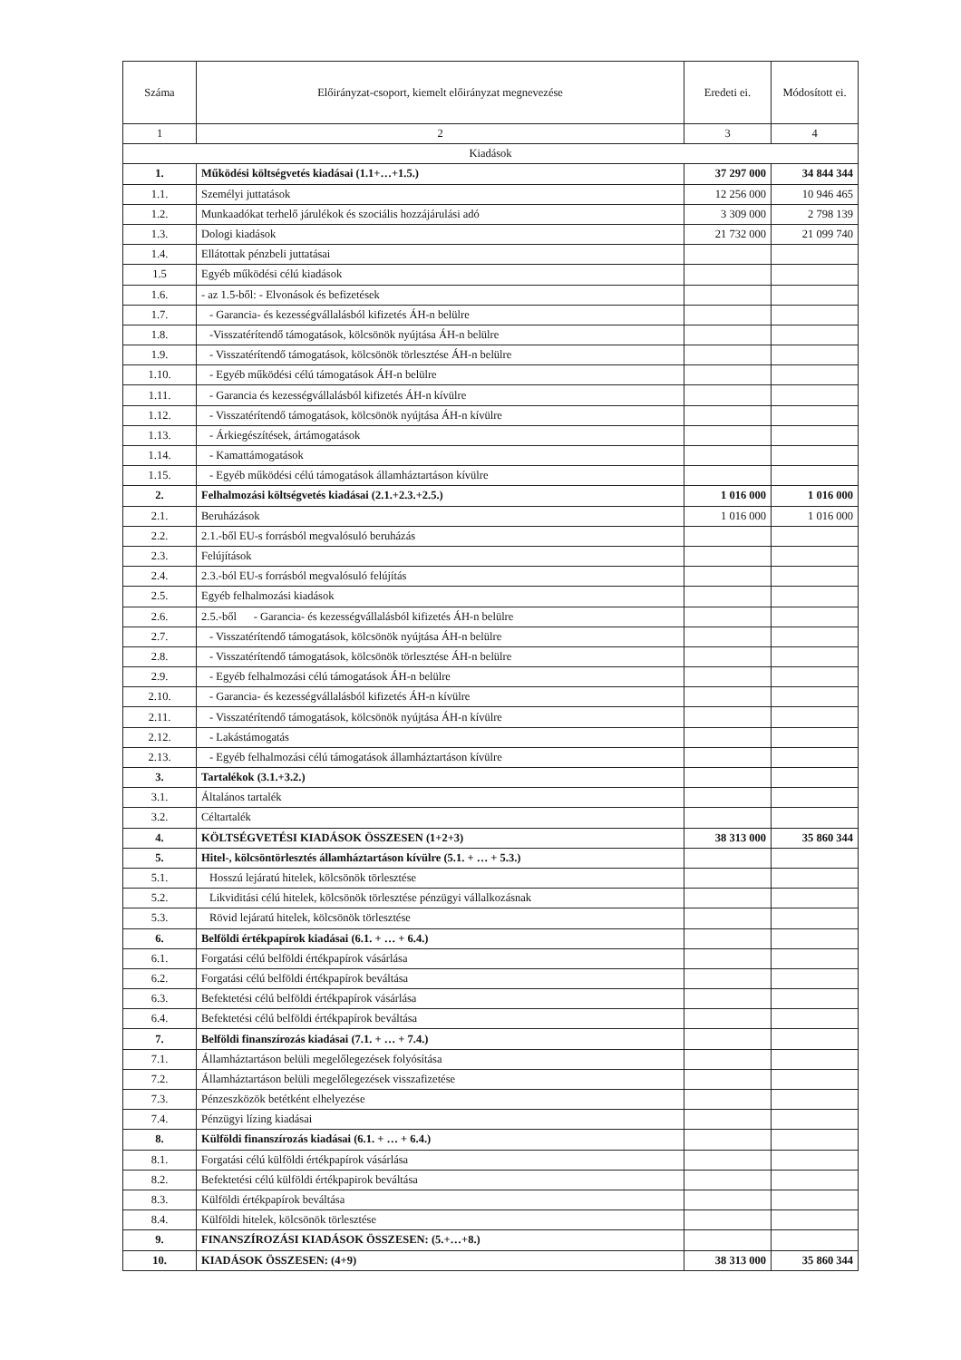| Száma | Előirányzat-csoport, kiemelt előirányzat megnevezése | Eredeti ei. | Módosított ei. |
| --- | --- | --- | --- |
| 1 | 2 | 3 | 4 |
| Kiadások | | | |
| 1. | Működési költségvetés kiadásai (1.1+…+1.5.) | 37 297 000 | 34 844 344 |
| 1.1. | Személyi juttatások | 12 256 000 | 10 946 465 |
| 1.2. | Munkaadókat terhelő járulékok és szociális hozzájárulási adó | 3 309 000 | 2 798 139 |
| 1.3. | Dologi kiadások | 21 732 000 | 21 099 740 |
| 1.4. | Ellátottak pénzbeli juttatásai | | |
| 1.5 | Egyéb működési célú kiadások | | |
| 1.6. | - az 1.5-ből: - Elvonások és befizetések | | |
| 1.7. | - Garancia- és kezességvállalásból kifizetés ÁH-n belülre | | |
| 1.8. | -Visszatérítendő támogatások, kölcsönök nyújtása ÁH-n belülre | | |
| 1.9. | - Visszatérítendő támogatások, kölcsönök törlesztése ÁH-n belülre | | |
| 1.10. | - Egyéb működési célú támogatások ÁH-n belülre | | |
| 1.11. | - Garancia és kezességvállalásból kifizetés ÁH-n kívülre | | |
| 1.12. | - Visszatérítendő támogatások, kölcsönök nyújtása ÁH-n kívülre | | |
| 1.13. | - Árkiegészítések, ártámogatások | | |
| 1.14. | - Kamattámogatások | | |
| 1.15. | - Egyéb működési célú támogatások államháztartáson kívülre | | |
| 2. | Felhalmozási költségvetés kiadásai (2.1.+2.3.+2.5.) | 1 016 000 | 1 016 000 |
| 2.1. | Beruházások | 1 016 000 | 1 016 000 |
| 2.2. | 2.1.-ből EU-s forrásból megvalósuló beruházás | | |
| 2.3. | Felújítások | | |
| 2.4. | 2.3.-ból EU-s forrásból megvalósuló felújítás | | |
| 2.5. | Egyéb felhalmozási kiadások | | |
| 2.6. | 2.5.-ből - Garancia- és kezességvállalásból kifizetés ÁH-n belülre | | |
| 2.7. | - Visszatérítendő támogatások, kölcsönök nyújtása ÁH-n belülre | | |
| 2.8. | - Visszatérítendő támogatások, kölcsönök törlesztése ÁH-n belülre | | |
| 2.9. | - Egyéb felhalmozási célú támogatások ÁH-n belülre | | |
| 2.10. | - Garancia- és kezességvállalásból kifizetés ÁH-n kívülre | | |
| 2.11. | - Visszatérítendő támogatások, kölcsönök nyújtása ÁH-n kívülre | | |
| 2.12. | - Lakástámogatás | | |
| 2.13. | - Egyéb felhalmozási célú támogatások államháztartáson kívülre | | |
| 3. | Tartalékok (3.1.+3.2.) | | |
| 3.1. | Általános tartalék | | |
| 3.2. | Céltartalék | | |
| 4. | KÖLTSÉGVETÉSI KIADÁSOK ÖSSZESEN (1+2+3) | 38 313 000 | 35 860 344 |
| 5. | Hitel-, kölcsöntörlesztés államháztartáson kívülre (5.1. + … + 5.3.) | | |
| 5.1. | Hosszú lejáratú hitelek, kölcsönök törlesztése | | |
| 5.2. | Likviditási célú hitelek, kölcsönök törlesztése pénzügyi vállalkozásnak | | |
| 5.3. | Rövid lejáratú hitelek, kölcsönök törlesztése | | |
| 6. | Belföldi értékpapírok kiadásai (6.1. + … + 6.4.) | | |
| 6.1. | Forgatási célú belföldi értékpapírok vásárlása | | |
| 6.2. | Forgatási célú belföldi értékpapírok beváltása | | |
| 6.3. | Befektetési célú belföldi értékpapírok vásárlása | | |
| 6.4. | Befektetési célú belföldi értékpapírok beváltása | | |
| 7. | Belföldi finanszírozás kiadásai (7.1. + … + 7.4.) | | |
| 7.1. | Államháztartáson belüli megelőlegezések folyósítása | | |
| 7.2. | Államháztartáson belüli megelőlegezések visszafizetése | | |
| 7.3. | Pénzeszközök betétként elhelyezése | | |
| 7.4. | Pénzügyi lízing kiadásai | | |
| 8. | Külföldi finanszírozás kiadásai (6.1. + … + 6.4.) | | |
| 8.1. | Forgatási célú külföldi értékpapírok vásárlása | | |
| 8.2. | Befektetési célú külföldi értékpapirok beváltása | | |
| 8.3. | Külföldi értékpapírok beváltása | | |
| 8.4. | Külföldi hitelek, kölcsönök törlesztése | | |
| 9. | FINANSZÍROZÁSI KIADÁSOK ÖSSZESEN: (5.+…+8.) | | |
| 10. | KIADÁSOK ÖSSZESEN: (4+9) | 38 313 000 | 35 860 344 |